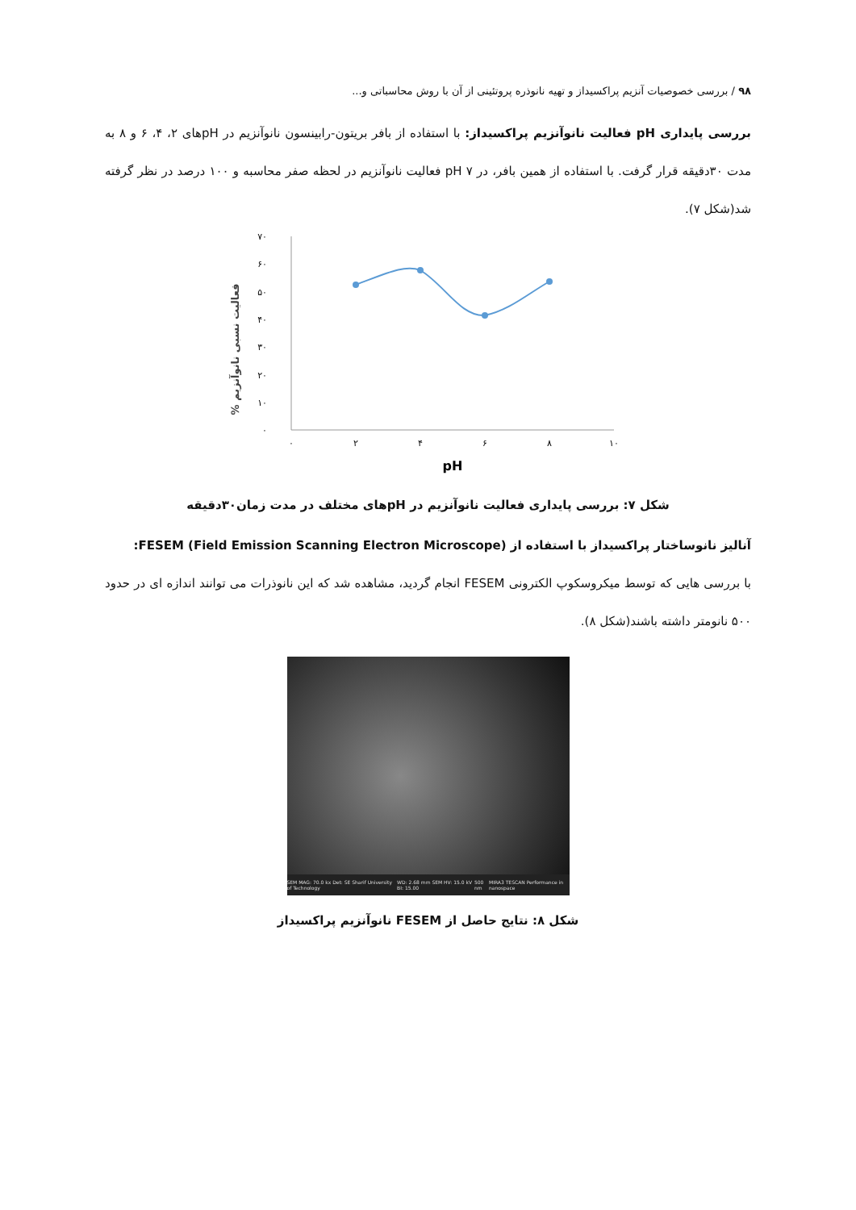۹۸ / بررسی خصوصیات آنزیم پراکسیداز و تهیه نانوذره پروتئینی از آن با روش محاسباتی و...
بررسی پایداری pH فعالیت نانوآنزیم پراکسیداز: با استفاده از بافر بریتون-رابینسون نانوآنزیم در pHهای ۲، ۴، ۶ و ۸ به مدت ۳۰دقیقه قرار گرفت. با استفاده از همین بافر، در pH ۷ فعالیت نانوآنزیم در لحظه صفر محاسبه و ۱۰۰ درصد در نظر گرفته شد(شکل ۷).
% فعالیت نسبی نانوآنزیم
۷۰
۶۰
۵۰
۴۰
۳۰
۲۰
۱۰
۰
۰
۲
۴
۶
۸
۱۰
pH
شکل ۷: بررسی پایداری فعالیت نانوآنزیم در pHهای مختلف در مدت زمان۳۰دقیقه
آنالیز نانوساختار پراکسیداز با استفاده از FESEM (Field Emission Scanning Electron Microscope):
با بررسی هایی که توسط میکروسکوپ الکترونی FESEM انجام گردید، مشاهده شد که این نانوذرات می توانند اندازه ای در حدود ۵۰۰ نانومتر داشته باشند(شکل ۸).
SEM MAG: 70.0 kx Det: SE Sharif University of Technology WD: 2.68 mm SEM HV: 15.0 kV BI: 15.00 500 nm MIRA3 TESCAN Performance in nanospace
شکل ۸: نتایج حاصل از FESEM نانوآنزیم پراکسیداز